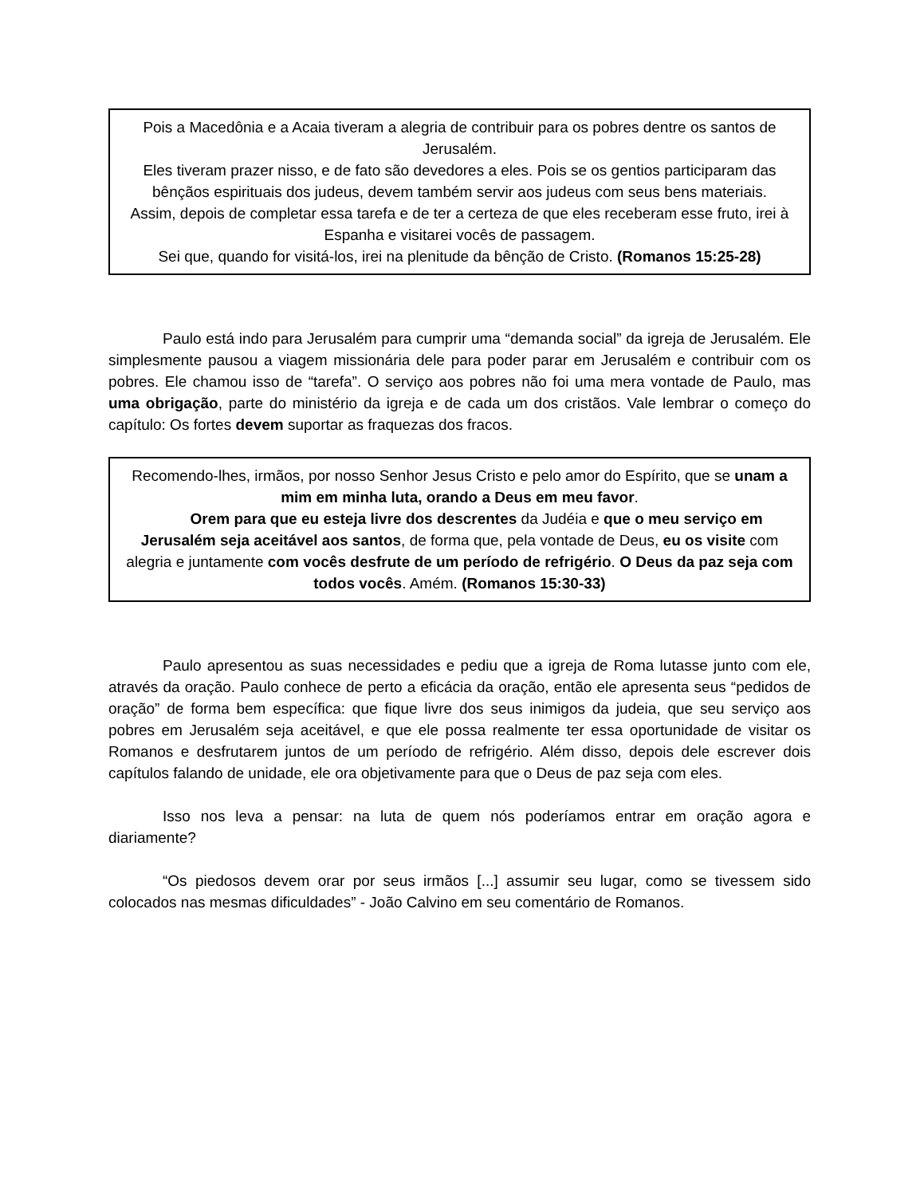Pois a Macedônia e a Acaia tiveram a alegria de contribuir para os pobres dentre os santos de Jerusalém.
Eles tiveram prazer nisso, e de fato são devedores a eles. Pois se os gentios participaram das bênçãos espirituais dos judeus, devem também servir aos judeus com seus bens materiais.
Assim, depois de completar essa tarefa e de ter a certeza de que eles receberam esse fruto, irei à Espanha e visitarei vocês de passagem.
Sei que, quando for visitá-los, irei na plenitude da bênção de Cristo. (Romanos 15:25-28)
Paulo está indo para Jerusalém para cumprir uma “demanda social” da igreja de Jerusalém. Ele simplesmente pausou a viagem missionária dele para poder parar em Jerusalém e contribuir com os pobres. Ele chamou isso de “tarefa”. O serviço aos pobres não foi uma mera vontade de Paulo, mas uma obrigação, parte do ministério da igreja e de cada um dos cristãos. Vale lembrar o começo do capítulo: Os fortes devem suportar as fraquezas dos fracos.
Recomendo-lhes, irmãos, por nosso Senhor Jesus Cristo e pelo amor do Espírito, que se unam a mim em minha luta, orando a Deus em meu favor.
Orem para que eu esteja livre dos descrentes da Judéia e que o meu serviço em Jerusalém seja aceitável aos santos, de forma que, pela vontade de Deus, eu os visite com alegria e juntamente com vocês desfrute de um período de refrigério. O Deus da paz seja com todos vocês. Amém. (Romanos 15:30-33)
Paulo apresentou as suas necessidades e pediu que a igreja de Roma lutasse junto com ele, através da oração. Paulo conhece de perto a eficácia da oração, então ele apresenta seus “pedidos de oração” de forma bem específica: que fique livre dos seus inimigos da judeia, que seu serviço aos pobres em Jerusalém seja aceitável, e que ele possa realmente ter essa oportunidade de visitar os Romanos e desfrutarem juntos de um período de refrigério. Além disso, depois dele escrever dois capítulos falando de unidade, ele ora objetivamente para que o Deus de paz seja com eles.
Isso nos leva a pensar: na luta de quem nós poderíamos entrar em oração agora e diariamente?
“Os piedosos devem orar por seus irmãos [...] assumir seu lugar, como se tivessem sido colocados nas mesmas dificuldades” - João Calvino em seu comentário de Romanos.